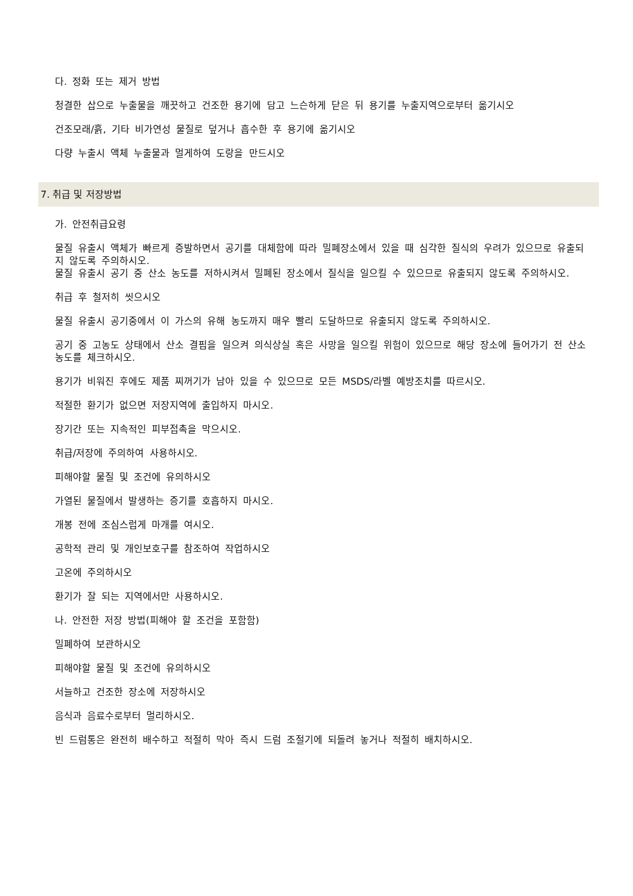다. 정화 또는 제거 방법
청결한 삽으로 누출물을 깨끗하고 건조한 용기에 담고 느슨하게 닫은 뒤 용기를 누출지역으로부터 옮기시오
건조모래/흙, 기타 비가연성 물질로 덮거나 흡수한 후 용기에 옮기시오
다량 누출시 액체 누출물과 멀게하여 도랑을 만드시오
7. 취급 및 저장방법
가. 안전취급요령
물질 유출시 액체가 빠르게 증발하면서 공기를 대체함에 따라 밀폐장소에서 있을 때 심각한 질식의 우려가 있으므로 유출되지 않도록 주의하시오.
물질 유출시 공기 중 산소 농도를 저하시켜서 밀폐된 장소에서 질식을 일으킬 수 있으므로 유출되지 않도록 주의하시오.
취급 후 철저히 씻으시오
물질 유출시 공기중에서 이 가스의 유해 농도까지 매우 빨리 도달하므로 유출되지 않도록 주의하시오.
공기 중 고농도 상태에서 산소 결핍을 일으켜 의식상실 혹은 사망을 일으킬 위험이 있으므로 해당 장소에 들어가기 전 산소 농도를 체크하시오.
용기가 비워진 후에도 제품 찌꺼기가 남아 있을 수 있으므로 모든 MSDS/라벨 예방조치를 따르시오.
적절한 환기가 없으면 저장지역에 출입하지 마시오.
장기간 또는 지속적인 피부접촉을 막으시오.
취급/저장에 주의하여 사용하시오.
피해야할 물질 및 조건에 유의하시오
가열된 물질에서 발생하는 증기를 호흡하지 마시오.
개봉 전에 조심스럽게 마개를 여시오.
공학적 관리 및 개인보호구를 참조하여 작업하시오
고온에 주의하시오
환기가 잘 되는 지역에서만 사용하시오.
나. 안전한 저장 방법(피해야 할 조건을 포함함)
밀폐하여 보관하시오
피해야할 물질 및 조건에 유의하시오
서늘하고 건조한 장소에 저장하시오
음식과 음료수로부터 멀리하시오.
빈 드럼통은 완전히 배수하고 적절히 막아 즉시 드럼 조절기에 되돌려 놓거나 적절히 배치하시오.